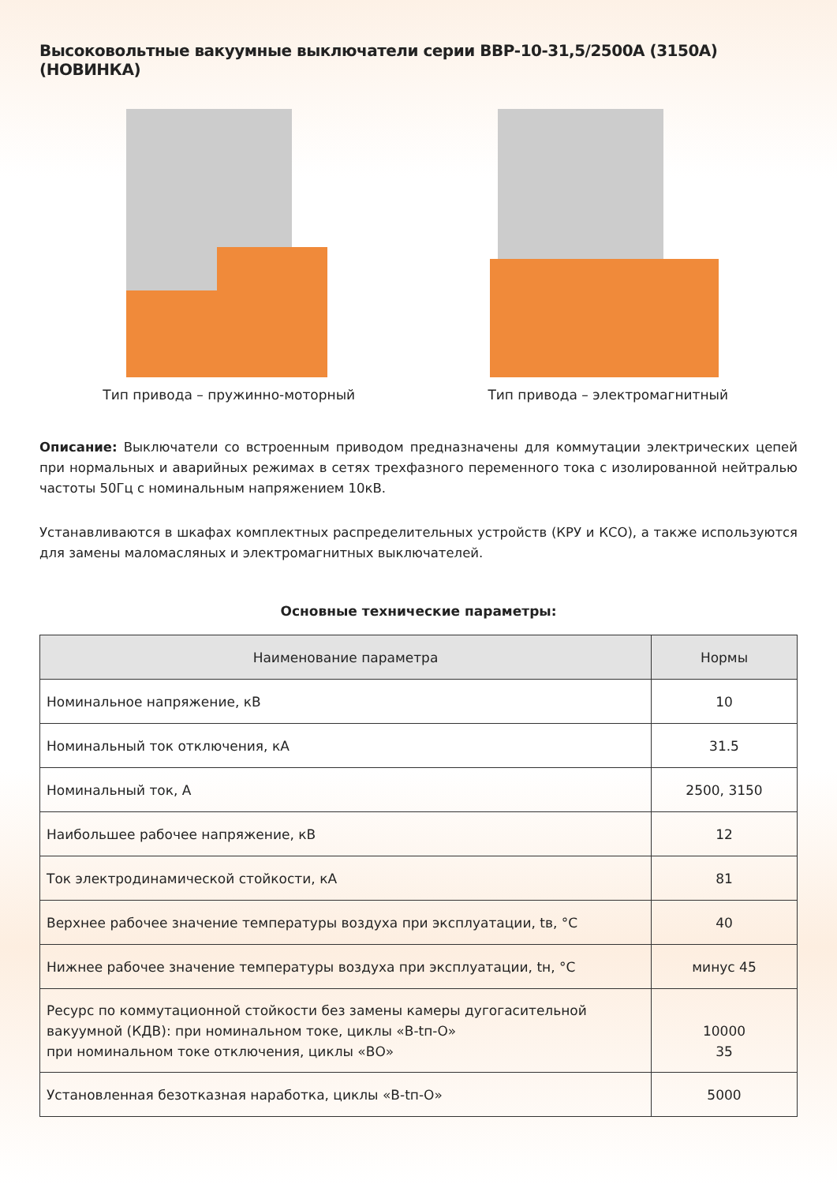Высоковольтные вакуумные выключатели серии ВВР-10-31,5/2500А (3150А) (НОВИНКА)
Тип привода – пружинно-моторный Тип привода – электромагнитный
Описание: Выключатели со встроенным приводом предназначены для коммутации электрических цепей при нормальных и аварийных режимах в сетях трехфазного переменного тока с изолированной нейтралью частоты 50Гц с номинальным напряжением 10кВ.
Устанавливаются в шкафах комплектных распределительных устройств (КРУ и КСО), а также используются для замены маломасляных и электромагнитных выключателей.
Основные технические параметры:
| Наименование параметра | Нормы |
| --- | --- |
| Номинальное напряжение, кВ | 10 |
| Номинальный ток отключения, кА | 31.5 |
| Номинальный ток, А | 2500, 3150 |
| Наибольшее рабочее напряжение, кВ | 12 |
| Ток электродинамической стойкости, кА | 81 |
| Верхнее рабочее значение температуры воздуха при эксплуатации, tв, °С | 40 |
| Нижнее рабочее значение температуры воздуха при эксплуатации, tн, °С | минус 45 |
| Ресурс по коммутационной стойкости без замены камеры дугогасительной вакуумной (КДВ): при номинальном токе, циклы «В-tп-О» при номинальном токе отключения, циклы «ВО» | 10000 35 |
| Установленная безотказная наработка, циклы «В-tп-О» | 5000 |